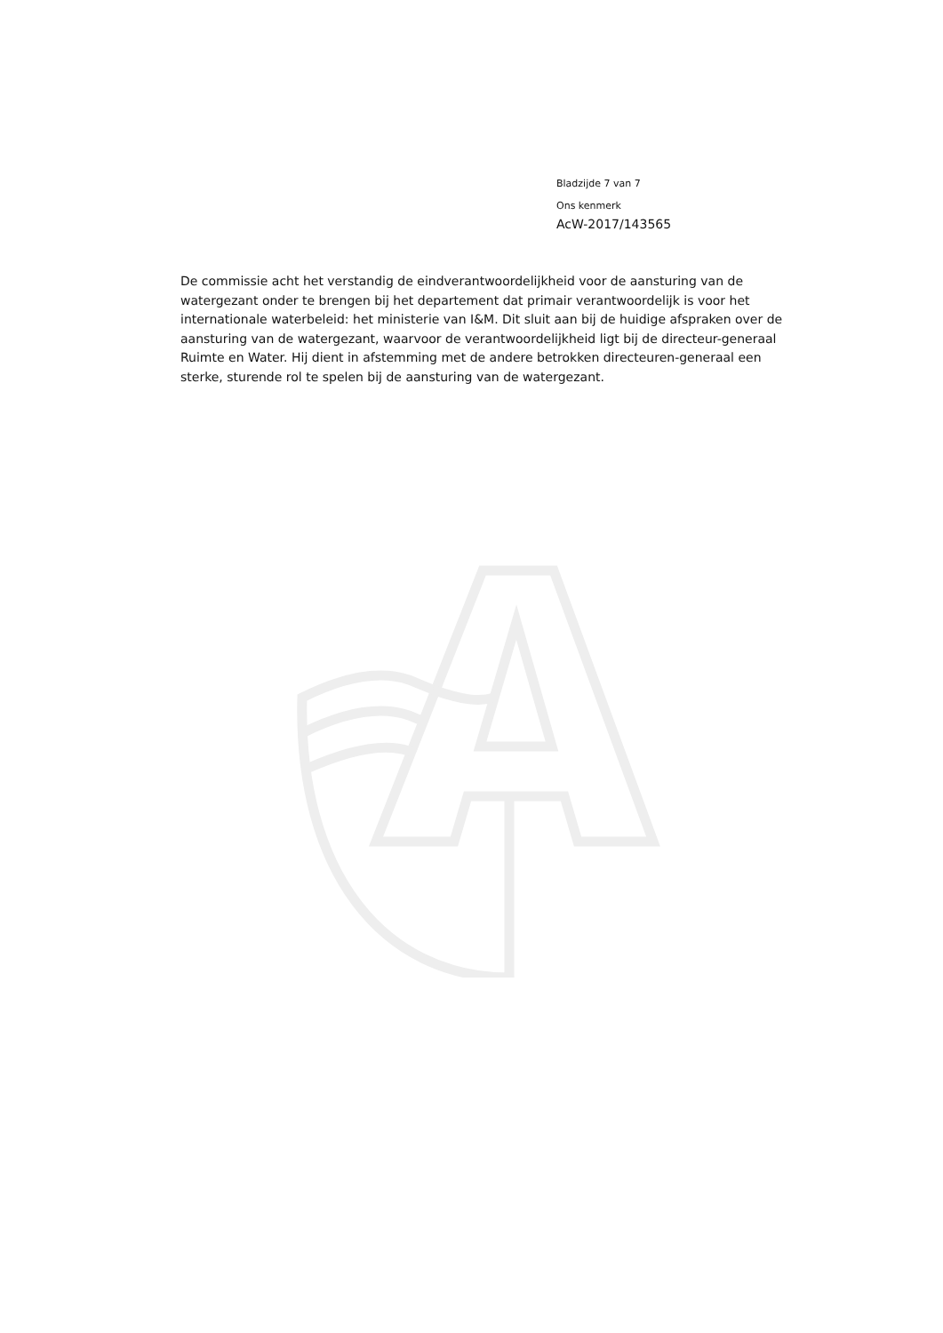Bladzijde 7 van 7
Ons kenmerk
AcW-2017/143565
De commissie acht het verstandig de eindverantwoordelijkheid voor de aansturing van de watergezant onder te brengen bij het departement dat primair verantwoordelijk is voor het internationale waterbeleid: het ministerie van I&M. Dit sluit aan bij de huidige afspraken over de aansturing van de watergezant, waarvoor de verantwoordelijkheid ligt bij de directeur-generaal Ruimte en Water. Hij dient in afstemming met de andere betrokken directeuren-generaal een sterke, sturende rol te spelen bij de aansturing van de watergezant.